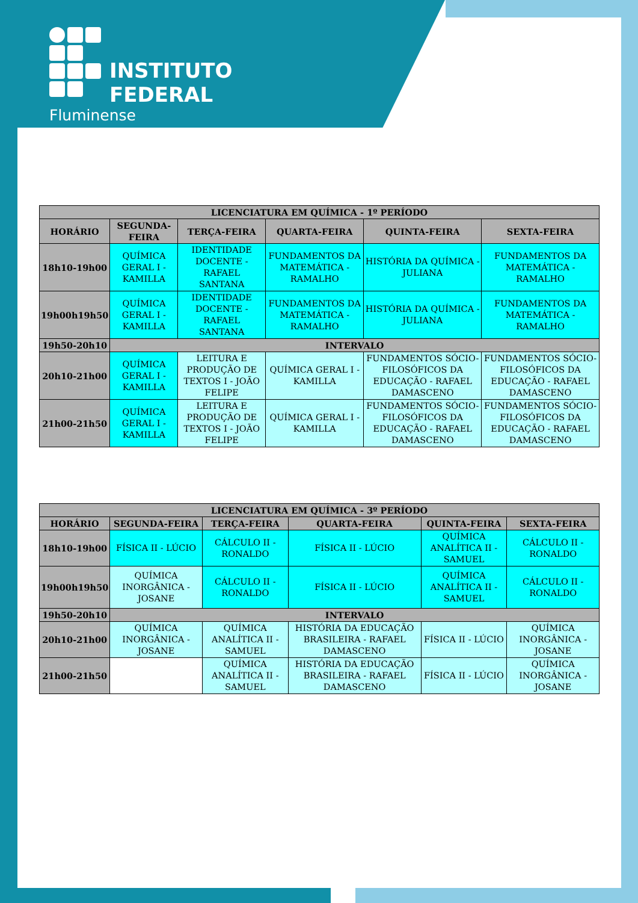INSTITUTO FEDERAL
Fluminense
| LICENCIATURA EM QUÍMICA - 1º PERÍODO | | | | | |
| --- | --- | --- | --- | --- | --- |
| HORÁRIO | SEGUNDA-FEIRA | TERÇA-FEIRA | QUARTA-FEIRA | QUINTA-FEIRA | SEXTA-FEIRA |
| 18h10-19h00 | QUÍMICA GERAL I - KAMILLA | IDENTIDADE DOCENTE - RAFAEL SANTANA | FUNDAMENTOS DA MATEMÁTICA - RAMALHO | HISTÓRIA DA QUÍMICA - JULIANA | FUNDAMENTOS DA MATEMÁTICA - RAMALHO |
| 19h00h19h50 | QUÍMICA GERAL I - KAMILLA | IDENTIDADE DOCENTE - RAFAEL SANTANA | FUNDAMENTOS DA MATEMÁTICA - RAMALHO | HISTÓRIA DA QUÍMICA - JULIANA | FUNDAMENTOS DA MATEMÁTICA - RAMALHO |
| 19h50-20h10 | INTERVALO | | | | |
| 20h10-21h00 | QUÍMICA GERAL I - KAMILLA | LEITURA E PRODUÇÃO DE TEXTOS I - JOÃO FELIPE | QUÍMICA GERAL I - KAMILLA | FUNDAMENTOS SÓCIO-FILOSÓFICOS DA EDUCAÇÃO - RAFAEL DAMASCENO | FUNDAMENTOS SÓCIO-FILOSÓFICOS DA EDUCAÇÃO - RAFAEL DAMASCENO |
| 21h00-21h50 | QUÍMICA GERAL I - KAMILLA | LEITURA E PRODUÇÃO DE TEXTOS I - JOÃO FELIPE | QUÍMICA GERAL I - KAMILLA | FUNDAMENTOS SÓCIO-FILOSÓFICOS DA EDUCAÇÃO - RAFAEL DAMASCENO | FUNDAMENTOS SÓCIO-FILOSÓFICOS DA EDUCAÇÃO - RAFAEL DAMASCENO |
| LICENCIATURA EM QUÍMICA - 3º PERÍODO | | | | | |
| --- | --- | --- | --- | --- | --- |
| HORÁRIO | SEGUNDA-FEIRA | TERÇA-FEIRA | QUARTA-FEIRA | QUINTA-FEIRA | SEXTA-FEIRA |
| 18h10-19h00 | FÍSICA II - LÚCIO | CÁLCULO II - RONALDO | FÍSICA II - LÚCIO | QUÍMICA ANALÍTICA II - SAMUEL | CÁLCULO II - RONALDO |
| 19h00h19h50 | QUÍMICA INORGÂNICA - JOSANE | CÁLCULO II - RONALDO | FÍSICA II - LÚCIO | QUÍMICA ANALÍTICA II - SAMUEL | CÁLCULO II - RONALDO |
| 19h50-20h10 | INTERVALO | | | | |
| 20h10-21h00 | QUÍMICA INORGÂNICA - JOSANE | QUÍMICA ANALÍTICA II - SAMUEL | HISTÓRIA DA EDUCAÇÃO BRASILEIRA - RAFAEL DAMASCENO | FÍSICA II - LÚCIO | QUÍMICA INORGÂNICA - JOSANE |
| 21h00-21h50 | | QUÍMICA ANALÍTICA II - SAMUEL | HISTÓRIA DA EDUCAÇÃO BRASILEIRA - RAFAEL DAMASCENO | FÍSICA II - LÚCIO | QUÍMICA INORGÂNICA - JOSANE |